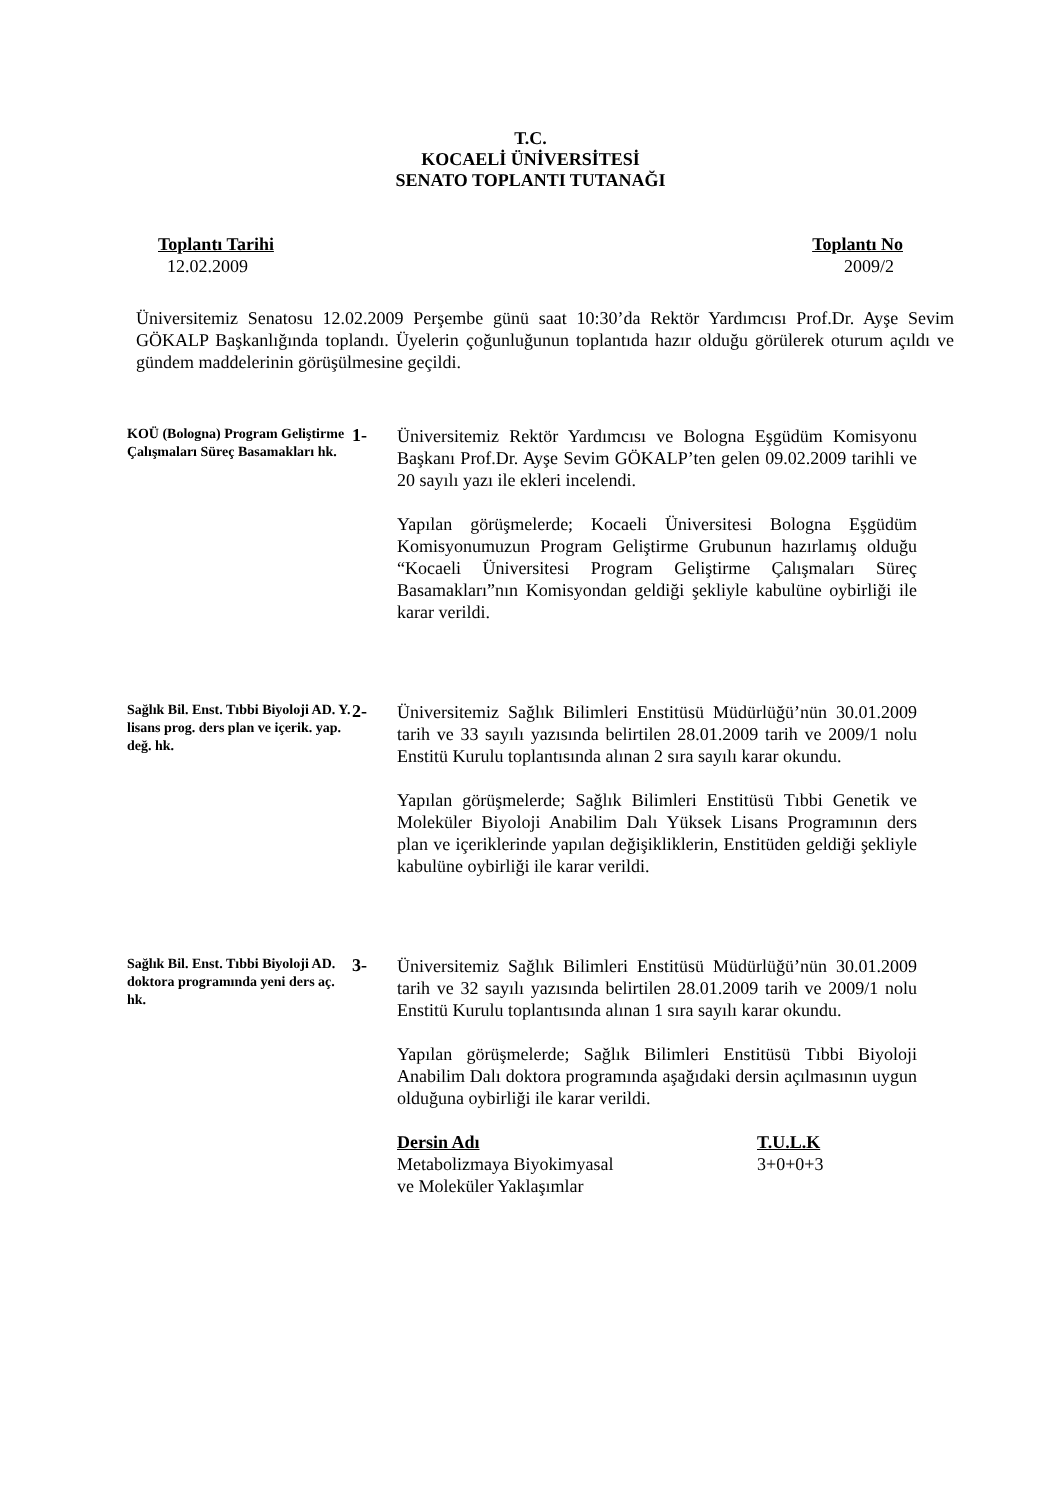T.C.
KOCAELİ ÜNİVERSİTESİ
SENATO TOPLANTI TUTANAĞI
Toplantı Tarihi
12.02.2009
Toplantı No
2009/2
Üniversitemiz Senatosu 12.02.2009 Perşembe günü saat 10:30’da Rektör Yardımcısı Prof.Dr. Ayşe Sevim GÖKALP Başkanlığında toplandı. Üyelerin çoğunluğunun toplantıda hazır olduğu görülerek oturum açıldı ve gündem maddelerinin görüşülmesine geçildi.
KOÜ (Bologna) Program Geliştirme Çalışmaları Süreç Basamakları hk.
1-
Üniversitemiz Rektör Yardımcısı ve Bologna Eşgüdüm Komisyonu Başkanı Prof.Dr. Ayşe Sevim GÖKALP’ten gelen 09.02.2009 tarihli ve 20 sayılı yazı ile ekleri incelendi.
Yapılan görüşmelerde; Kocaeli Üniversitesi Bologna Eşgüdüm Komisyonumuzun Program Geliştirme Grubunun hazırlamış olduğu “Kocaeli Üniversitesi Program Geliştirme Çalışmaları Süreç Basamakları”nın Komisyondan geldiği şekliyle kabulüne oybirliği ile karar verildi.
Sağlık Bil. Enst. Tıbbi Biyoloji AD. Y. lisans prog. ders plan ve içerik. yap. değ. hk.
2-
Üniversitemiz Sağlık Bilimleri Enstitüsü Müdürlüğü’nün 30.01.2009 tarih ve 33 sayılı yazısında belirtilen 28.01.2009 tarih ve 2009/1 nolu Enstitü Kurulu toplantısında alınan 2 sıra sayılı karar okundu.
Yapılan görüşmelerde; Sağlık Bilimleri Enstitüsü Tıbbi Genetik ve Moleküler Biyoloji Anabilim Dalı Yüksek Lisans Programının ders plan ve içeriklerinde yapılan değişikliklerin, Enstitüden geldiği şekliyle kabulüne oybirliği ile karar verildi.
Sağlık Bil. Enst. Tıbbi Biyoloji AD. doktora programında yeni ders aç. hk.
3-
Üniversitemiz Sağlık Bilimleri Enstitüsü Müdürlüğü’nün 30.01.2009 tarih ve 32 sayılı yazısında belirtilen 28.01.2009 tarih ve 2009/1 nolu Enstitü Kurulu toplantısında alınan 1 sıra sayılı karar okundu.
Yapılan görüşmelerde; Sağlık Bilimleri Enstitüsü Tıbbi Biyoloji Anabilim Dalı doktora programında aşağıdaki dersin açılmasının uygun olduğuna oybirliği ile karar verildi.
| Dersin Adı | T.U.L.K |
| --- | --- |
| Metabolizmaya Biyokimyasal ve Moleküler Yaklaşımlar | 3+0+0+3 |